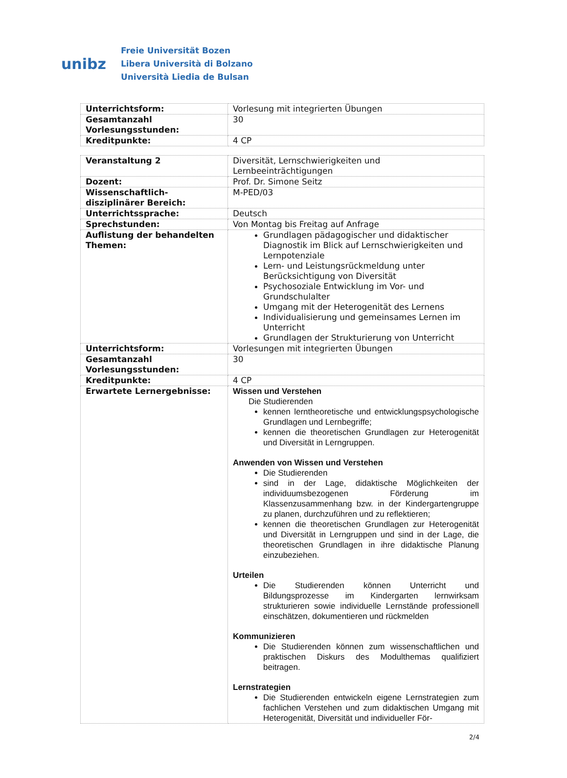unibz
Freie Universität Bozen
Libera Università di Bolzano
Università Liedia de Bulsan
| Unterrichtsform: | Vorlesung mit integrierten Übungen |
| Gesamtanzahl Vorlesungsstunden: | 30 |
| Kreditpunkte: | 4 CP |
| Veranstaltung 2 | Diversität, Lernschwierigkeiten und Lernbeeinträchtigungen |
| Dozent: | Prof. Dr. Simone Seitz |
| Wissenschaftlich-disziplinärer Bereich: | M-PED/03 |
| Unterrichtssprache: | Deutsch |
| Sprechstunden: | Von Montag bis Freitag auf Anfrage |
| Auflistung der behandelten Themen: | Grundlagen pädagogischer und didaktischer Diagnostik im Blick auf Lernschwierigkeiten und Lernpotenziale Lern- und Leistungsrückmeldung unter Berücksichtigung von Diversität Psychosoziale Entwicklung im Vor- und Grundschulalter Umgang mit der Heterogenität des Lernens Individualisierung und gemeinsames Lernen im Unterricht Grundlagen der Strukturierung von Unterricht |
| Unterrichtsform: | Vorlesungen mit integrierten Übungen |
| Gesamtanzahl Vorlesungsstunden: | 30 |
| Kreditpunkte: | 4 CP |
| Erwartete Lernergebnisse: | Wissen und Verstehen Die Studierenden kennen lerntheoretische und entwicklungspsychologische Grundlagen und Lernbegriffe; kennen die theoretischen Grundlagen zur Heterogenität und Diversität in Lerngruppen. Anwenden von Wissen und Verstehen Die Studierenden sind in der Lage, didaktische Möglichkeiten der individuumsbezogenen Förderung im Klassenzusammenhang bzw. in der Kindergartengruppe zu planen, durchzuführen und zu reflektieren; kennen die theoretischen Grundlagen zur Heterogenität und Diversität in Lerngruppen und sind in der Lage, die theoretischen Grundlagen in ihre didaktische Planung einzubeziehen. Urteilen Die Studierenden können Unterricht und Bildungsprozesse im Kindergarten lernwirksam strukturieren sowie individuelle Lernstände professionell einschätzen, dokumentieren und rückmelden Kommunizieren Die Studierenden können zum wissenschaftlichen und praktischen Diskurs des Modulthemas qualifiziert beitragen. Lernstrategien Die Studierenden entwickeln eigene Lernstrategien zum fachlichen Verstehen und zum didaktischen Umgang mit Heterogenität, Diversität und individueller För- |
2/4